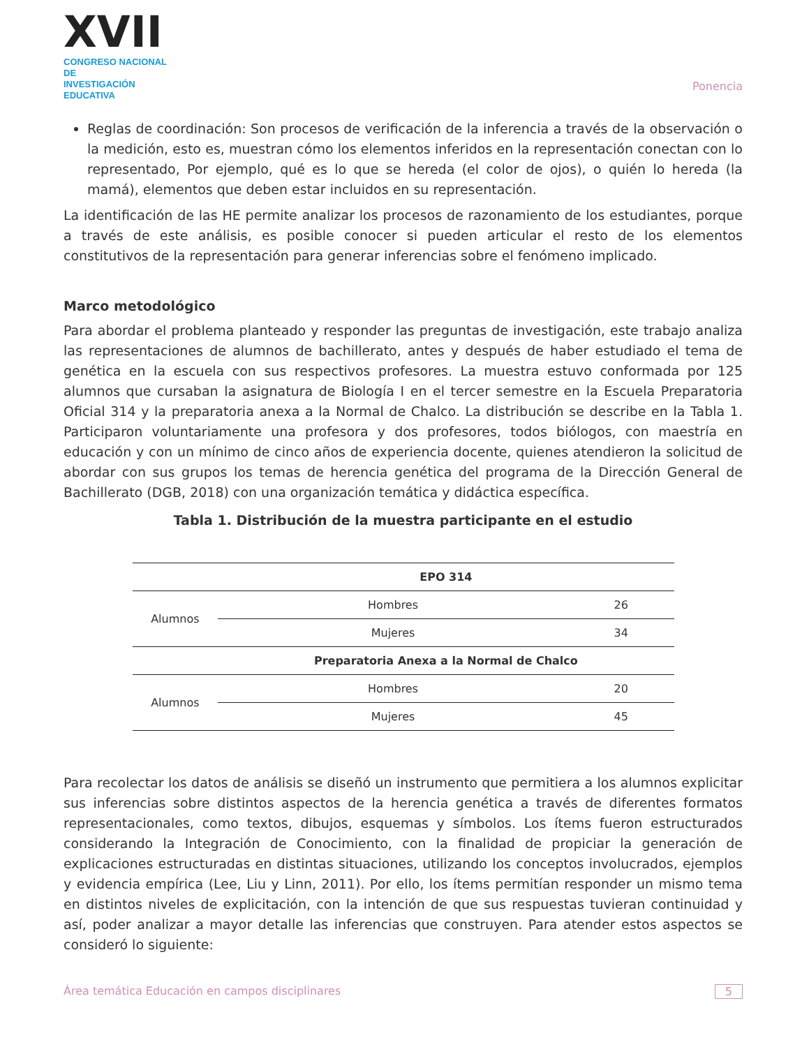XVII
CONGRESO NACIONAL DE
INVESTIGACIÓN EDUCATIVA
Ponencia
Reglas de coordinación: Son procesos de verificación de la inferencia a través de la observación o la medición, esto es, muestran cómo los elementos inferidos en la representación conectan con lo representado, Por ejemplo, qué es lo que se hereda (el color de ojos), o quién lo hereda (la mamá), elementos que deben estar incluidos en su representación.
La identificación de las HE permite analizar los procesos de razonamiento de los estudiantes, porque a través de este análisis, es posible conocer si pueden articular el resto de los elementos constitutivos de la representación para generar inferencias sobre el fenómeno implicado.
Marco metodológico
Para abordar el problema planteado y responder las preguntas de investigación, este trabajo analiza las representaciones de alumnos de bachillerato, antes y después de haber estudiado el tema de genética en la escuela con sus respectivos profesores. La muestra estuvo conformada por 125 alumnos que cursaban la asignatura de Biología I en el tercer semestre en la Escuela Preparatoria Oficial 314 y la preparatoria anexa a la Normal de Chalco. La distribución se describe en la Tabla 1. Participaron voluntariamente una profesora y dos profesores, todos biólogos, con maestría en educación y con un mínimo de cinco años de experiencia docente, quienes atendieron la solicitud de abordar con sus grupos los temas de herencia genética del programa de la Dirección General de Bachillerato (DGB, 2018) con una organización temática y didáctica específica.
Tabla 1. Distribución de la muestra participante en el estudio
| | EPO 314 | |
| --- | --- | --- |
| Alumnos | Hombres | 26 |
| | Mujeres | 34 |
| | Preparatoria Anexa a la Normal de Chalco | |
| Alumnos | Hombres | 20 |
| | Mujeres | 45 |
Para recolectar los datos de análisis se diseñó un instrumento que permitiera a los alumnos explicitar sus inferencias sobre distintos aspectos de la herencia genética a través de diferentes formatos representacionales, como textos, dibujos, esquemas y símbolos. Los ítems fueron estructurados considerando la Integración de Conocimiento, con la finalidad de propiciar la generación de explicaciones estructuradas en distintas situaciones, utilizando los conceptos involucrados, ejemplos y evidencia empírica (Lee, Liu y Linn, 2011). Por ello, los ítems permitían responder un mismo tema en distintos niveles de explicitación, con la intención de que sus respuestas tuvieran continuidad y así, poder analizar a mayor detalle las inferencias que construyen. Para atender estos aspectos se consideró lo siguiente:
Área temática Educación en campos disciplinares 5